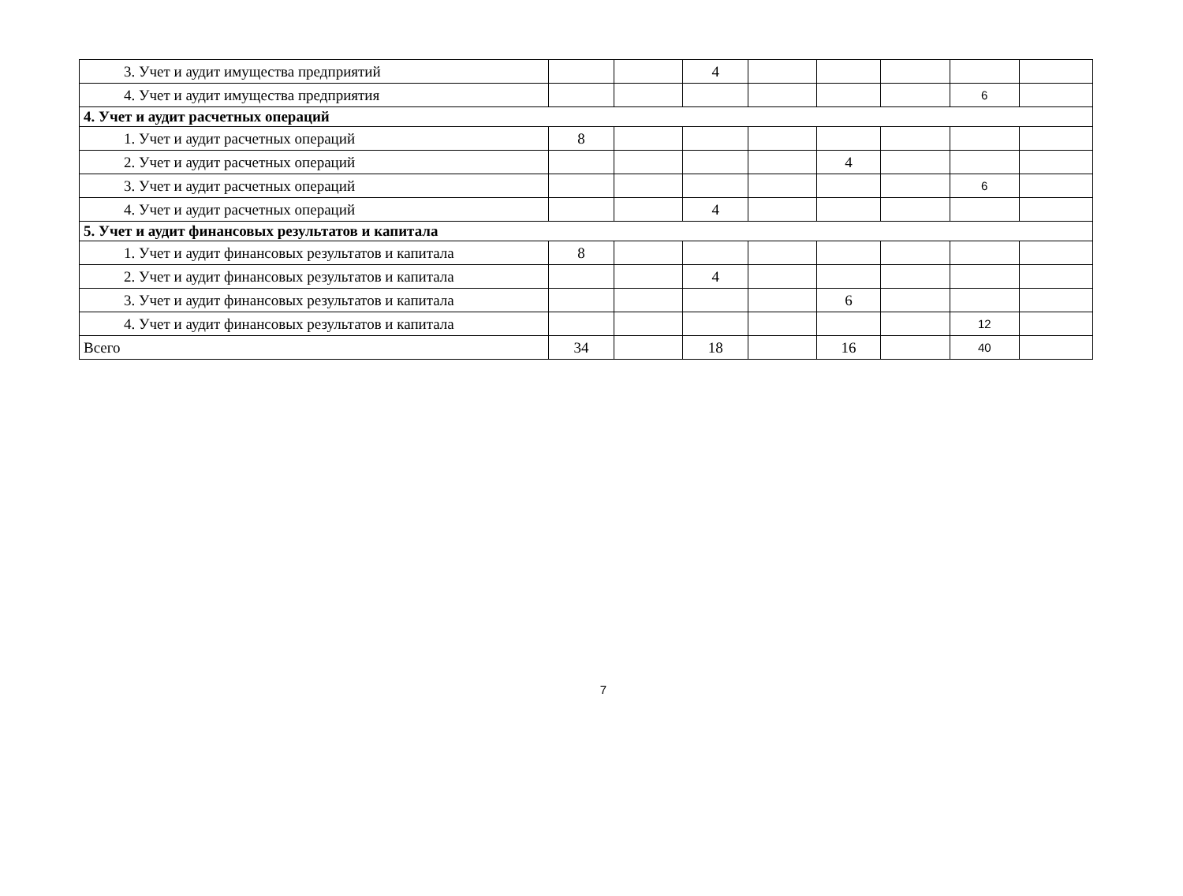| 3. Учет и аудит имущества предприятий | | | 4 | | | | | |
| 4. Учет и аудит имущества предприятия | | | | | | | 6 | |
| 4. Учет и аудит расчетных операций | | | | | | | | |
| 1. Учет и аудит расчетных операций | 8 | | | | | | | |
| 2. Учет и аудит расчетных операций | | | | | 4 | | | |
| 3. Учет и аудит расчетных операций | | | | | | | 6 | |
| 4. Учет и аудит расчетных операций | | | 4 | | | | | |
| 5. Учет и аудит финансовых результатов и капитала | | | | | | | | |
| 1. Учет и аудит финансовых результатов и капитала | 8 | | | | | | | |
| 2. Учет и аудит финансовых результатов и капитала | | | 4 | | | | | |
| 3. Учет и аудит финансовых результатов и капитала | | | | | 6 | | | |
| 4. Учет и аудит финансовых результатов и капитала | | | | | | | 12 | |
| Всего | 34 | | 18 | | 16 | | 40 | |
7